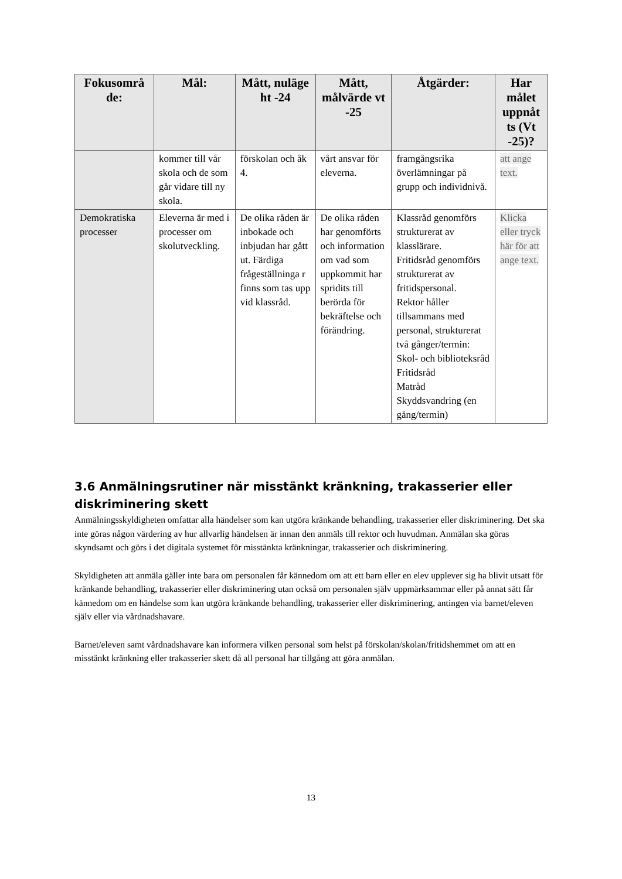| Fokusområ de: | Mål: | Mått, nuläge ht -24 | Mått, målvärde vt -25 | Åtgärder: | Har målet uppnåt ts (Vt -25)? |
| --- | --- | --- | --- | --- | --- |
| | kommer till vår skola och de som går vidare till ny skola. | förskolan och åk 4. | vårt ansvar för eleverna. | framgångsrika överlämningar på grupp och individnivå. | att ange text. |
| Demokratiska processer | Eleverna är med i processer om skolutveckling. | De olika råden är inbokade och inbjudan har gått ut. Färdiga frågeställninga r finns som tas upp vid klassråd. | De olika råden har genomförts och information om vad som uppkommit har spridits till berörda för bekräftelse och förändring. | Klassråd genomförs strukturerat av klasslärare. Fritidsråd genomförs strukturerat av fritidspersonal. Rektor håller tillsammans med personal, strukturerat två gånger/termin: Skol- och biblioteksråd Fritidsråd Matråd Skyddsvandring (en gång/termin) | Klicka eller tryck här för att ange text. |
3.6 Anmälningsrutiner när misstänkt kränkning, trakasserier eller diskriminering skett
Anmälningsskyldigheten omfattar alla händelser som kan utgöra kränkande behandling, trakasserier eller diskriminering. Det ska inte göras någon värdering av hur allvarlig händelsen är innan den anmäls till rektor och huvudman. Anmälan ska göras skyndsamt och görs i det digitala systemet för misstänkta kränkningar, trakasserier och diskriminering.
Skyldigheten att anmäla gäller inte bara om personalen får kännedom om att ett barn eller en elev upplever sig ha blivit utsatt för kränkande behandling, trakasserier eller diskriminering utan också om personalen själv uppmärksammar eller på annat sätt får kännedom om en händelse som kan utgöra kränkande behandling, trakasserier eller diskriminering, antingen via barnet/eleven själv eller via vårdnadshavare.
Barnet/eleven samt vårdnadshavare kan informera vilken personal som helst på förskolan/skolan/fritidshemmet om att en misstänkt kränkning eller trakasserier skett då all personal har tillgång att göra anmälan.
13